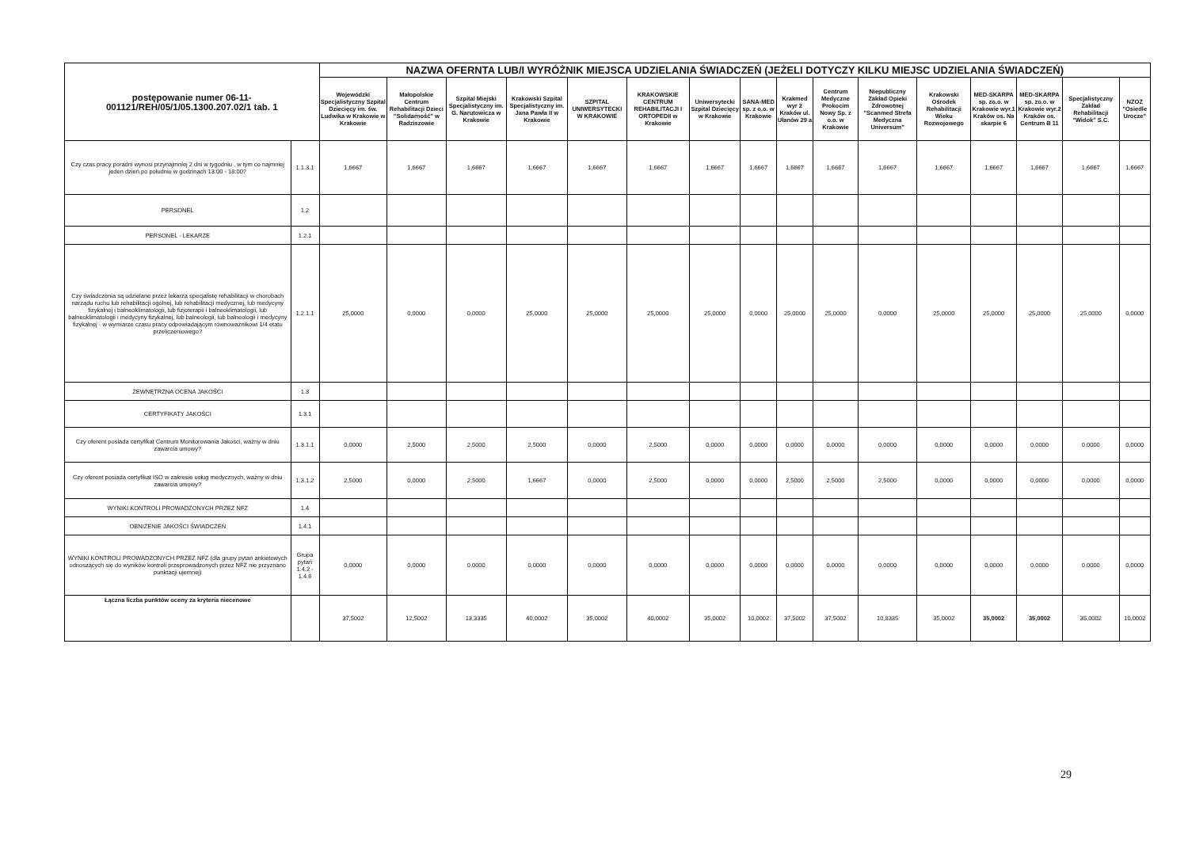| postępowanie numer 06-11-001121/REH/05/1/05.1300.207.02/1 tab. 1 | | NAZWA OFERNTA LUB/I WYRÓŻNIK MIEJSCA UDZIELANIA ŚWIADCZEŃ (JEŻELI DOTYCZY KILKU MIEJSC UDZIELANIA ŚWIADCZEŃ) | | | | | | | | | | | | | | | |
| --- | --- | --- | --- | --- | --- | --- | --- | --- | --- | --- | --- | --- | --- | --- | --- | --- | --- |
| | | Wojewódzki Specjalistyczny Szpital Dziecięcy im. św. Ludwika w Krakowie w Krakowie | Małopolskie Centrum Rehabilitacji Dzieci "Solidarność" w Radziszowie | Szpital Miejski Specjalistyczny im. G. Narutowicza w Krakowie | Krakowski Szpital Specjalistyczny im. Jana Pawła II w Krakowie | SZPITAL UNIWERSYTECKI W KRAKOWIE | KRAKOWSKIE CENTRUM REHABILITACJI I ORTOPEDII w Krakowie | Uniwersytecki Szpital Dziecięcy w Krakowie | SANA-MED sp. z o.o. w Krakowie | Krakmed wyr 2 Kraków ul. Ułanów 29 a | Centrum Medyczne Prokocim Nowy Sp. z o.o. w Krakowie | Niepubliczny Zakład Opieki Zdrowotnej "Scanmed Strefa Medyczna Universum" | Krakowski Ośrodek Rehabilitacji Wieku Rozwojowego | MED-SKARPA sp. zo.o. w Krakowie wyr.1 Kraków os. Na skarpie 6 | MED-SKARPA sp. zo.o. w Krakowie wyr.2 Kraków os. Centrum B 11 | Specjalistyczny Zakład Rehabilitacji "Widok" S.C. | NZOZ "Osiedle Urocze" |
| Czy czas pracy poradni wynosi przynajmniej 2 dni w tygodniu , w tym co najmniej jeden dzień po południu w godzinach 13:00 - 18:00? | 1.1.3.1 | 1,6667 | 1,6667 | 1,6667 | 1,6667 | 1,6667 | 1,6667 | 1,6667 | 1,6667 | 1,6667 | 1,6667 | 1,6667 | 1,6667 | 1,6667 | 1,6667 | 1,6667 | 1,6667 |
| PERSONEL | 1.2 | | | | | | | | | | | | | | | | |
| PERSONEL - LEKARZE | 1.2.1 | | | | | | | | | | | | | | | | |
| Czy świadczenia są udzielane przez lekarza specjalistę rehabilitacji w chorobach narządu ruchu lub rehabilitacji ogólnej, lub rehabilitacji medycznej, lub medycyny fizykalnej i balneoklimatologii, lub fizjoterapii i balneoklimatologii, lub balneoklimatologii i medycyny fizykalnej, lub balneologii, lub balneologii i medycyny fizykalnej - w wymiarze czasu pracy odpowiadającym równoważnikowi 1/4 etatu przeliczeniowego? | 1.2.1.1 | 25,0000 | 0,0000 | 0,0000 | 25,0000 | 25,0000 | 25,0000 | 25,0000 | 0,0000 | 25,0000 | 25,0000 | 0,0000 | 25,0000 | 25,0000 | 25,0000 | 25,0000 | 0,0000 |
| ZEWNĘTRZNA OCENA JAKOŚCI | 1.3 | | | | | | | | | | | | | | | | |
| CERTYFIKATY JAKOŚCI | 1.3.1 | | | | | | | | | | | | | | | | |
| Czy oferent posiada certyfikat Centrum Monitorowania Jakości, ważny w dniu zawarcia umowy? | 1.3.1.1 | 0,0000 | 2,5000 | 2,5000 | 2,5000 | 0,0000 | 2,5000 | 0,0000 | 0,0000 | 0,0000 | 0,0000 | 0,0000 | 0,0000 | 0,0000 | 0,0000 | 0,0000 | 0,0000 |
| Czy oferent posiada certyfikat ISO w zakresie usług medycznych, ważny w dniu zawarcia umowy? | 1.3.1.2 | 2,5000 | 0,0000 | 2,5000 | 1,6667 | 0,0000 | 2,5000 | 0,0000 | 0,0000 | 2,5000 | 2,5000 | 2,5000 | 0,0000 | 0,0000 | 0,0000 | 0,0000 | 0,0000 |
| WYNIKI KONTROLI PROWADZONYCH PRZEZ NFZ | 1.4 | | | | | | | | | | | | | | | | |
| OBNIŻENIE JAKOŚCI ŚWIADCZEŃ | 1.4.1 | | | | | | | | | | | | | | | | |
| WYNIKI KONTROLI PROWADZONYCH PRZEZ NFZ (dla grupy pytań ankietowych odnoszących się do wyników kontroli przeprowadzonych przez NFZ nie przyznano punktacji ujemnej) | Grupa pytań 1.4.2 - 1.4.6 | 0,0000 | 0,0000 | 0,0000 | 0,0000 | 0,0000 | 0,0000 | 0,0000 | 0,0000 | 0,0000 | 0,0000 | 0,0000 | 0,0000 | 0,0000 | 0,0000 | 0,0000 | 0,0000 |
| Łączna liczba punktów oceny za kryteria niecenowe | | 37,5002 | 12,5002 | 13,3335 | 40,0002 | 35,0002 | 40,0002 | 35,0002 | 10,0002 | 37,5002 | 37,5002 | 10,8335 | 35,0002 | 35,0002 | 35,0002 | 35,0002 | 10,0002 |
29